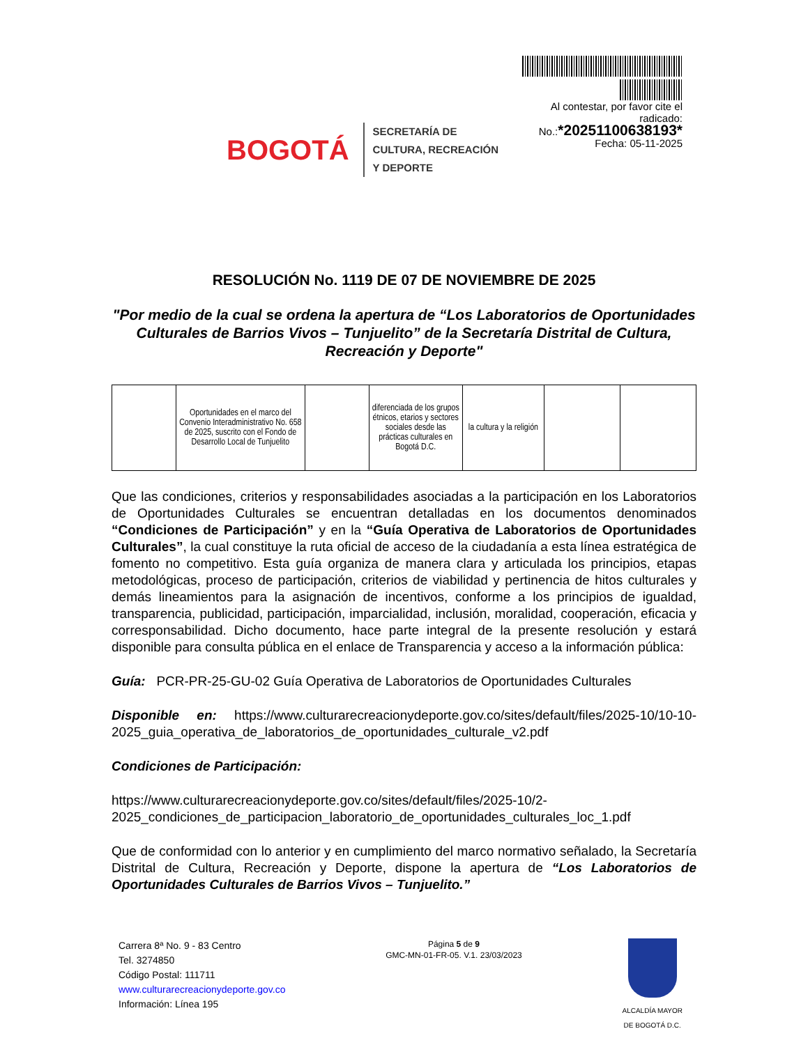BOGOTÁ
SECRETARÍA DE
CULTURA, RECREACIÓN
Y DEPORTE
Al contestar, por favor cite el
radicado:
No.:*20251100638193*
Fecha: 05-11-2025
RESOLUCIÓN No. 1119 DE 07 DE NOVIEMBRE DE 2025
"Por medio de la cual se ordena la apertura de “Los Laboratorios de Oportunidades Culturales de Barrios Vivos – Tunjuelito” de la Secretaría Distrital de Cultura, Recreación y Deporte"
| | Oportunidades en el marco del Convenio Interadministrativo No. 658 de 2025, suscrito con el Fondo de Desarrollo Local de Tunjuelito | | diferenciada de los grupos étnicos, etarios y sectores sociales desde las prácticas culturales en Bogotá D.C. | la cultura y la religión | | |
Que las condiciones, criterios y responsabilidades asociadas a la participación en los Laboratorios de Oportunidades Culturales se encuentran detalladas en los documentos denominados “Condiciones de Participación” y en la “Guía Operativa de Laboratorios de Oportunidades Culturales”, la cual constituye la ruta oficial de acceso de la ciudadanía a esta línea estratégica de fomento no competitivo. Esta guía organiza de manera clara y articulada los principios, etapas metodológicas, proceso de participación, criterios de viabilidad y pertinencia de hitos culturales y demás lineamientos para la asignación de incentivos, conforme a los principios de igualdad, transparencia, publicidad, participación, imparcialidad, inclusión, moralidad, cooperación, eficacia y corresponsabilidad. Dicho documento, hace parte integral de la presente resolución y estará disponible para consulta pública en el enlace de Transparencia y acceso a la información pública:
Guía: PCR-PR-25-GU-02 Guía Operativa de Laboratorios de Oportunidades Culturales
Disponible en: https://www.culturarecreacionydeporte.gov.co/sites/default/files/2025-10/10-10-2025_guia_operativa_de_laboratorios_de_oportunidades_culturale_v2.pdf
Condiciones de Participación:
https://www.culturarecreacionydeporte.gov.co/sites/default/files/2025-10/2-2025_condiciones_de_participacion_laboratorio_de_oportunidades_culturales_loc_1.pdf
Que de conformidad con lo anterior y en cumplimiento del marco normativo señalado, la Secretaría Distrital de Cultura, Recreación y Deporte, dispone la apertura de “Los Laboratorios de Oportunidades Culturales de Barrios Vivos – Tunjuelito.”
Carrera 8ª No. 9 - 83 Centro
Tel. 3274850
Código Postal: 111711
www.culturarecreacionydeporte.gov.co
Información: Línea 195
Página 5 de 9
GMC-MN-01-FR-05. V.1. 23/03/2023
ALCALDÍA MAYOR
DE BOGOTÁ D.C.